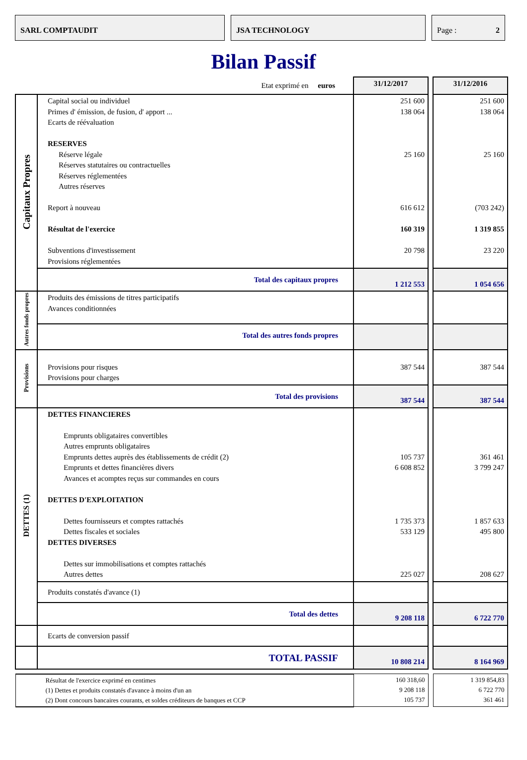SARL COMPTAUDIT JSA TECHNOLOGY Page : 2
Bilan Passif
| Etat exprimé en euros | | 31/12/2017 | | 31/12/2016 |
| Capitaux Propres | Capital social ou individuel Primes d' émission, de fusion, d' apport ... Ecarts de réévaluation RESERVES Réserve légale Réserves statutaires ou contractuelles Réserves réglementées Autres réserves Report à nouveau Résultat de l'exercice Subventions d'investissement Provisions réglementées | 251 600 138 064 25 160 616 612 160 319 20 798 | | 251 600 138 064 25 160 (703 242) 1 319 855 23 220 |
| | Total des capitaux propres | 1 212 553 | | 1 054 656 |
| Autres fonds propres | Produits des émissions de titres participatifs Avances conditionnées | | | |
| | Total des autres fonds propres | | | |
| Provisions | Provisions pour risques Provisions pour charges | 387 544 | | 387 544 |
| | Total des provisions | 387 544 | | 387 544 |
| DETTES (1) | DETTES FINANCIERES Emprunts obligataires convertibles Autres emprunts obligataires Emprunts dettes auprès des établissements de crédit (2) Emprunts et dettes financières divers Avances et acomptes reçus sur commandes en cours DETTES D'EXPLOITATION Dettes fournisseurs et comptes rattachés Dettes fiscales et sociales DETTES DIVERSES Dettes sur immobilisations et comptes rattachés Autres dettes | 105 737 6 608 852 1 735 373 533 129 225 027 | | 361 461 3 799 247 1 857 633 495 800 208 627 |
| | Produits constatés d'avance (1) | | | |
| | Total des dettes | 9 208 118 | | 6 722 770 |
| | Ecarts de conversion passif | | | |
| | TOTAL PASSIF | 10 808 214 | | 8 164 969 |
| Résultat de l'exercice exprimé en centimes (1) Dettes et produits constatés d'avance à moins d'un an (2) Dont concours bancaires courants, et soldes créditeurs de banques et CCP | | 160 318,60 9 208 118 105 737 | | 1 319 854,83 6 722 770 361 461 |